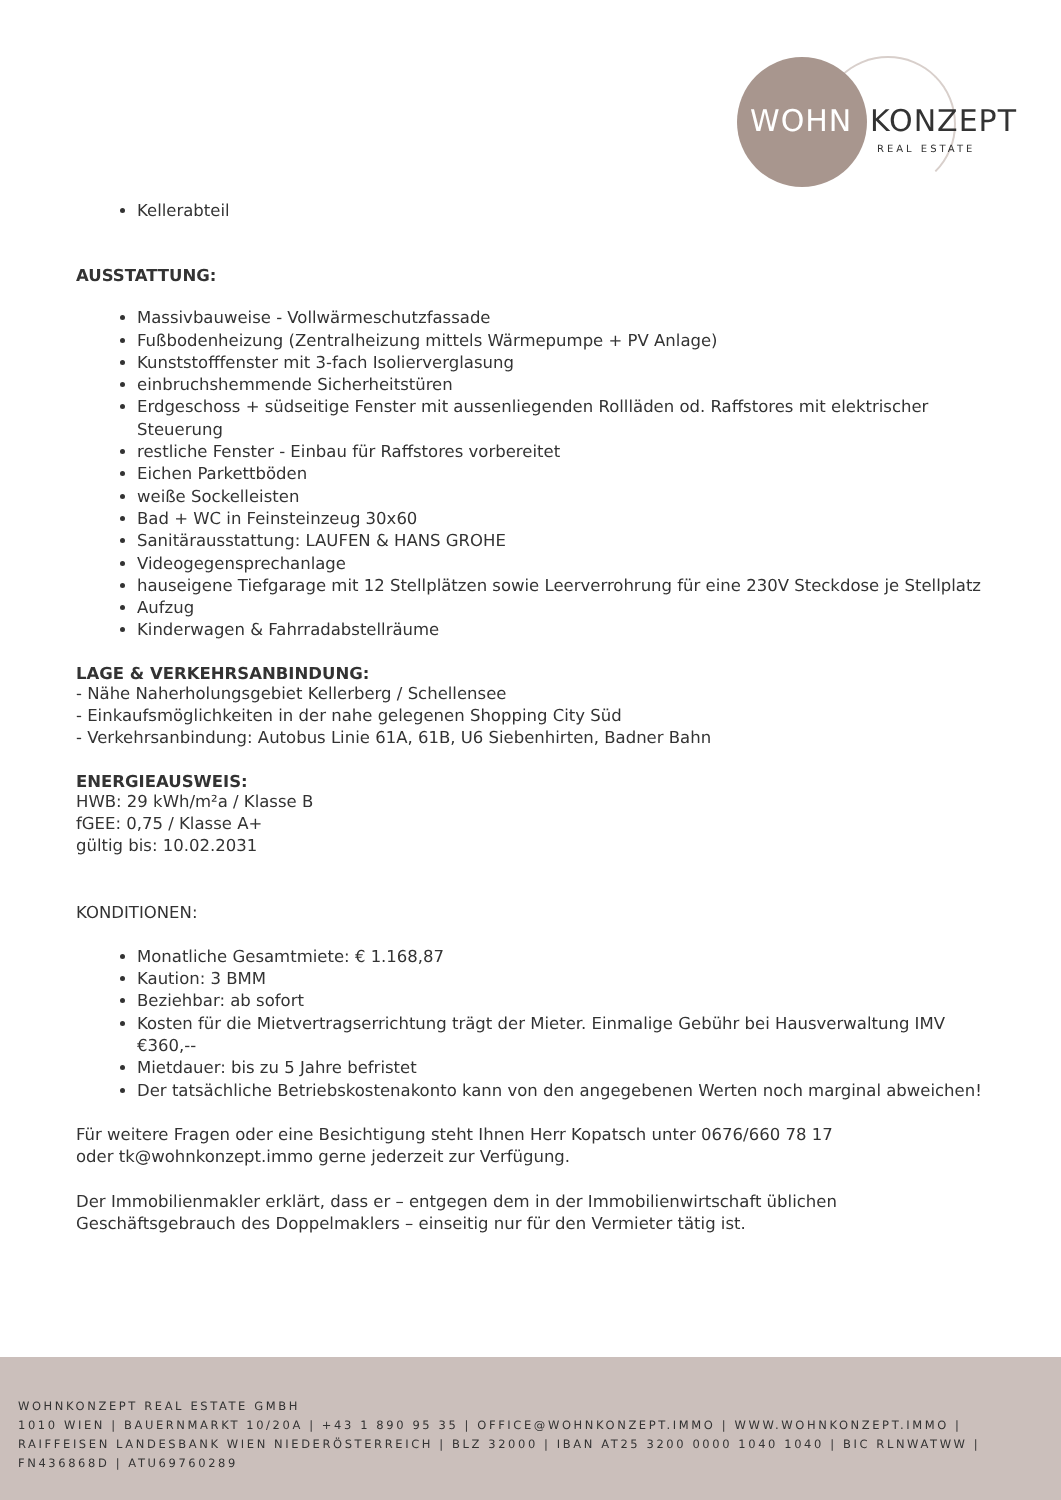WOHN KONZEPT
REAL ESTATE
Kellerabteil
AUSSTATTUNG:
Massivbauweise - Vollwärmeschutzfassade
Fußbodenheizung (Zentralheizung mittels Wärmepumpe + PV Anlage)
Kunststofffenster mit 3-fach Isolierverglasung
einbruchshemmende Sicherheitstüren
Erdgeschoss + südseitige Fenster mit aussenliegenden Rollläden od. Raffstores mit elektrischer Steuerung
restliche Fenster - Einbau für Raffstores vorbereitet
Eichen Parkettböden
weiße Sockelleisten
Bad + WC in Feinsteinzeug 30x60
Sanitärausstattung: LAUFEN & HANS GROHE
Videogegensprechanlage
hauseigene Tiefgarage mit 12 Stellplätzen sowie Leerverrohrung für eine 230V Steckdose je Stellplatz
Aufzug
Kinderwagen & Fahrradabstellräume
LAGE & VERKEHRSANBINDUNG:
- Nähe Naherholungsgebiet Kellerberg / Schellensee
- Einkaufsmöglichkeiten in der nahe gelegenen Shopping City Süd
- Verkehrsanbindung: Autobus Linie 61A, 61B, U6 Siebenhirten, Badner Bahn
ENERGIEAUSWEIS:
HWB: 29 kWh/m²a / Klasse B
fGEE: 0,75 / Klasse A+
gültig bis: 10.02.2031
KONDITIONEN:
Monatliche Gesamtmiete: € 1.168,87
Kaution: 3 BMM
Beziehbar: ab sofort
Kosten für die Mietvertragserrichtung trägt der Mieter. Einmalige Gebühr bei Hausverwaltung IMV €360,--
Mietdauer: bis zu 5 Jahre befristet
Der tatsächliche Betriebskostenakonto kann von den angegebenen Werten noch marginal abweichen!
Für weitere Fragen oder eine Besichtigung steht Ihnen Herr Kopatsch unter 0676/660 78 17
oder tk@wohnkonzept.immo gerne jederzeit zur Verfügung.
Der Immobilienmakler erklärt, dass er – entgegen dem in der Immobilienwirtschaft üblichen Geschäftsgebrauch des Doppelmaklers – einseitig nur für den Vermieter tätig ist.
WOHNKONZEPT REAL ESTATE GMBH
1010 WIEN | BAUERNMARKT 10/20A | +43 1 890 95 35 | OFFICE@WOHNKONZEPT.IMMO | WWW.WOHNKONZEPT.IMMO | RAIFFEISEN LANDESBANK WIEN NIEDERÖSTERREICH | BLZ 32000 | IBAN AT25 3200 0000 1040 1040 | BIC RLNWATWW | FN436868D | ATU69760289